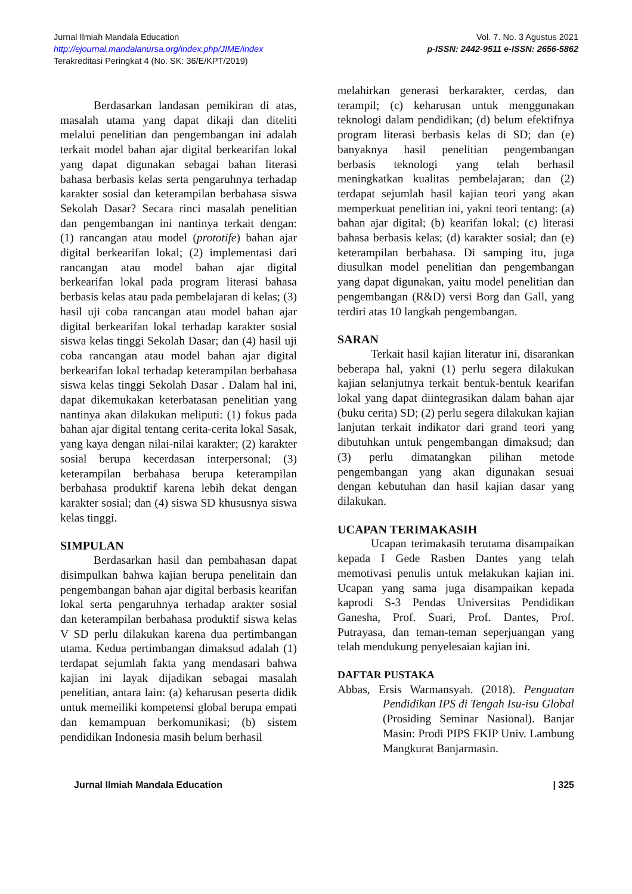Jurnal Ilmiah Mandala Education
http://ejournal.mandalanursa.org/index.php/JIME/index
Terakreditasi Peringkat 4 (No. SK: 36/E/KPT/2019)
Vol. 7. No. 3 Agustus 2021
p-ISSN: 2442-9511 e-ISSN: 2656-5862
Berdasarkan landasan pemikiran di atas, masalah utama yang dapat dikaji dan diteliti melalui penelitian dan pengembangan ini adalah terkait model bahan ajar digital berkearifan lokal yang dapat digunakan sebagai bahan literasi bahasa berbasis kelas serta pengaruhnya terhadap karakter sosial dan keterampilan berbahasa siswa Sekolah Dasar? Secara rinci masalah penelitian dan pengembangan ini nantinya terkait dengan: (1) rancangan atau model (prototife) bahan ajar digital berkearifan lokal; (2) implementasi dari rancangan atau model bahan ajar digital berkearifan lokal pada program literasi bahasa berbasis kelas atau pada pembelajaran di kelas; (3) hasil uji coba rancangan atau model bahan ajar digital berkearifan lokal terhadap karakter sosial siswa kelas tinggi Sekolah Dasar; dan (4) hasil uji coba rancangan atau model bahan ajar digital berkearifan lokal terhadap keterampilan berbahasa siswa kelas tinggi Sekolah Dasar . Dalam hal ini, dapat dikemukakan keterbatasan penelitian yang nantinya akan dilakukan meliputi: (1) fokus pada bahan ajar digital tentang cerita-cerita lokal Sasak, yang kaya dengan nilai-nilai karakter; (2) karakter sosial berupa kecerdasan interpersonal; (3) keterampilan berbahasa berupa keterampilan berbahasa produktif karena lebih dekat dengan karakter sosial; dan (4) siswa SD khususnya siswa kelas tinggi.
SIMPULAN
Berdasarkan hasil dan pembahasan dapat disimpulkan bahwa kajian berupa penelitain dan pengembangan bahan ajar digital berbasis kearifan lokal serta pengaruhnya terhadap arakter sosial dan keterampilan berbahasa produktif siswa kelas V SD perlu dilakukan karena dua pertimbangan utama. Kedua pertimbangan dimaksud adalah (1) terdapat sejumlah fakta yang mendasari bahwa kajian ini layak dijadikan sebagai masalah penelitian, antara lain: (a) keharusan peserta didik untuk memeiliki kompetensi global berupa empati dan kemampuan berkomunikasi; (b) sistem pendidikan Indonesia masih belum berhasil
melahirkan generasi berkarakter, cerdas, dan terampil; (c) keharusan untuk menggunakan teknologi dalam pendidikan; (d) belum efektifnya program literasi berbasis kelas di SD; dan (e) banyaknya hasil penelitian pengembangan berbasis teknologi yang telah berhasil meningkatkan kualitas pembelajaran; dan (2) terdapat sejumlah hasil kajian teori yang akan memperkuat penelitian ini, yakni teori tentang: (a) bahan ajar digital; (b) kearifan lokal; (c) literasi bahasa berbasis kelas; (d) karakter sosial; dan (e) keterampilan berbahasa. Di samping itu, juga diusulkan model penelitian dan pengembangan yang dapat digunakan, yaitu model penelitian dan pengembangan (R&D) versi Borg dan Gall, yang terdiri atas 10 langkah pengembangan.
SARAN
Terkait hasil kajian literatur ini, disarankan beberapa hal, yakni (1) perlu segera dilakukan kajian selanjutnya terkait bentuk-bentuk kearifan lokal yang dapat diintegrasikan dalam bahan ajar (buku cerita) SD; (2) perlu segera dilakukan kajian lanjutan terkait indikator dari grand teori yang dibutuhkan untuk pengembangan dimaksud; dan (3) perlu dimatangkan pilihan metode pengembangan yang akan digunakan sesuai dengan kebutuhan dan hasil kajian dasar yang dilakukan.
UCAPAN TERIMAKASIH
Ucapan terimakasih terutama disampaikan kepada I Gede Rasben Dantes yang telah memotivasi penulis untuk melakukan kajian ini. Ucapan yang sama juga disampaikan kepada kaprodi S-3 Pendas Universitas Pendidikan Ganesha, Prof. Suari, Prof. Dantes, Prof. Putrayasa, dan teman-teman seperjuangan yang telah mendukung penyelesaian kajian ini.
DAFTAR PUSTAKA
Abbas, Ersis Warmansyah. (2018). Penguatan Pendidikan IPS di Tengah Isu-isu Global (Prosiding Seminar Nasional). Banjar Masin: Prodi PIPS FKIP Univ. Lambung Mangkurat Banjarmasin.
Jurnal Ilmiah Mandala Education | 325